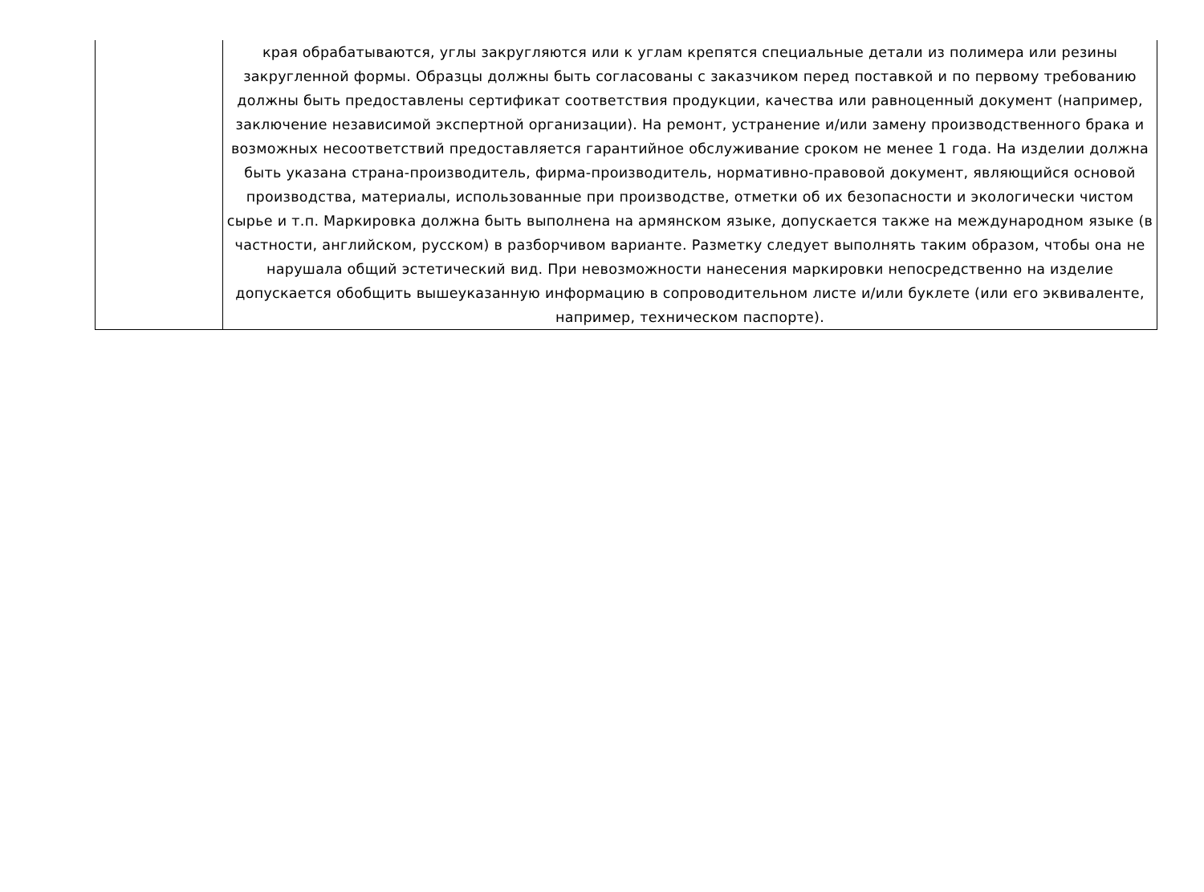| | края обрабатываются, углы закругляются или к углам крепятся специальные детали из полимера или резины закругленной формы. Образцы должны быть согласованы с заказчиком перед поставкой и по первому требованию должны быть предоставлены сертификат соответствия продукции, качества или равноценный документ (например, заключение независимой экспертной организации). На ремонт, устранение и/или замену производственного брака и возможных несоответствий предоставляется гарантийное обслуживание сроком не менее 1 года. На изделии должна быть указана страна-производитель, фирма-производитель, нормативно-правовой документ, являющийся основой производства, материалы, использованные при производстве, отметки об их безопасности и экологически чистом сырье и т.п. Маркировка должна быть выполнена на армянском языке, допускается также на международном языке (в частности, английском, русском) в разборчивом варианте. Разметку следует выполнять таким образом, чтобы она не нарушала общий эстетический вид. При невозможности нанесения маркировки непосредственно на изделие допускается обобщить вышеуказанную информацию в сопроводительном листе и/или буклете (или его эквиваленте, например, техническом паспорте). |